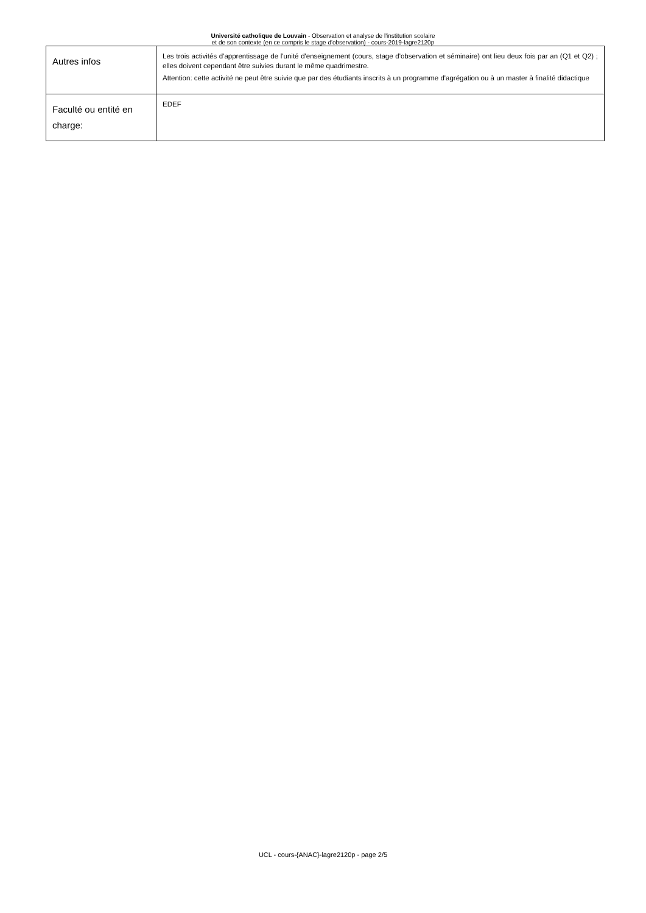Université catholique de Louvain - Observation et analyse de l'institution scolaire
et de son contexte (en ce compris le stage d'observation) - cours-2019-lagre2120p
| Autres infos | Les trois activités d'apprentissage de l'unité d'enseignement (cours, stage d'observation et séminaire) ont lieu deux fois par an (Q1 et Q2) ; elles doivent cependant être suivies durant le même quadrimestre. Attention: cette activité ne peut être suivie que par des étudiants inscrits à un programme d'agrégation ou à un master à finalité didactique |
| Faculté ou entité en charge: | EDEF |
UCL - cours-{ANAC}-lagre2120p - page 2/5